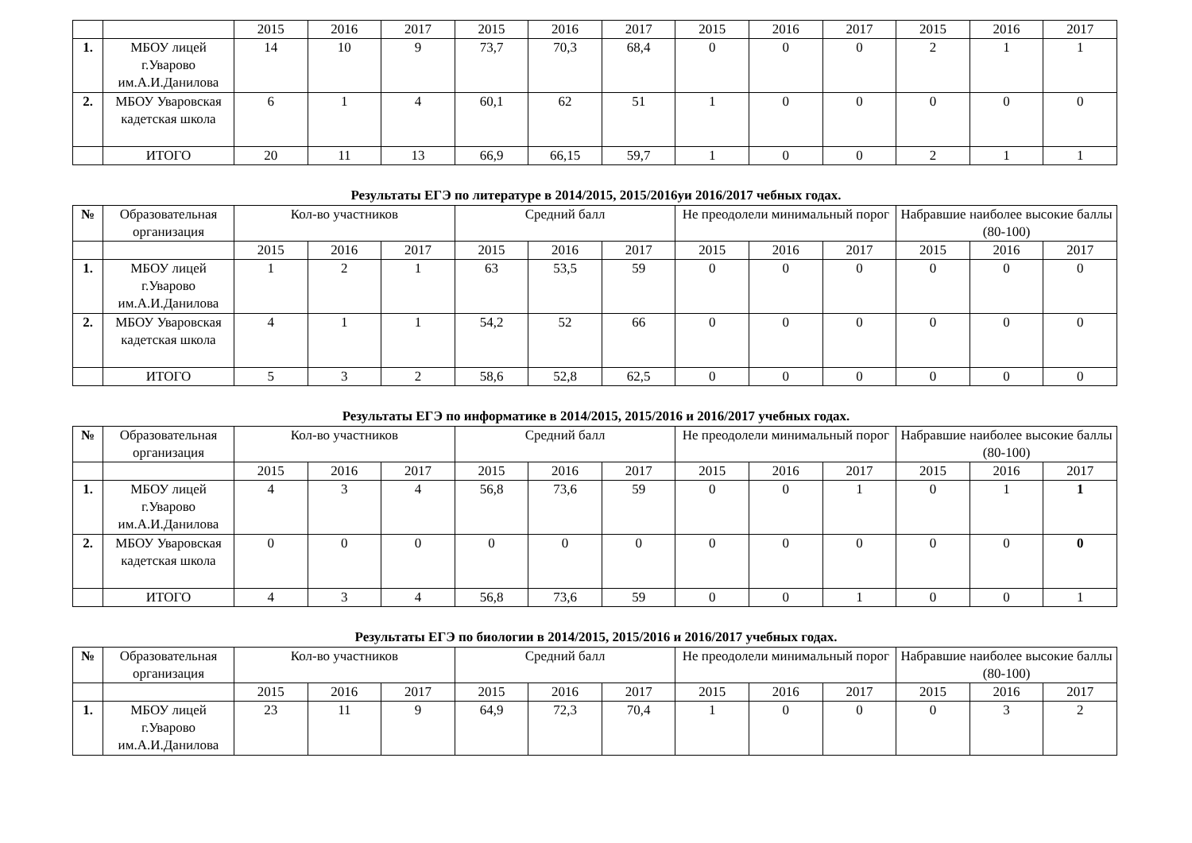| | | 2015 | 2016 | 2017 | 2015 | 2016 | 2017 | 2015 | 2016 | 2017 | 2015 | 2016 | 2017 |
| 1. | МБОУ лицей г.Уварово им.А.И.Данилова | 14 | 10 | 9 | 73,7 | 70,3 | 68,4 | 0 | 0 | 0 | 2 | 1 | 1 |
| 2. | МБОУ Уваровская кадетская школа | 6 | 1 | 4 | 60,1 | 62 | 51 | 1 | 0 | 0 | 0 | 0 | 0 |
| | ИТОГО | 20 | 11 | 13 | 66,9 | 66,15 | 59,7 | 1 | 0 | 0 | 2 | 1 | 1 |
Результаты ЕГЭ по литературе в 2014/2015, 2015/2016уи 2016/2017 чебных годах.
| № | Образовательная организация | Кол-во участников | | | Средний балл | | | Не преодолели минимальный порог | | | Набравшие наиболее высокие баллы (80-100) | | |
| | | 2015 | 2016 | 2017 | 2015 | 2016 | 2017 | 2015 | 2016 | 2017 | 2015 | 2016 | 2017 |
| 1. | МБОУ лицей г.Уварово им.А.И.Данилова | 1 | 2 | 1 | 63 | 53,5 | 59 | 0 | 0 | 0 | 0 | 0 | 0 |
| 2. | МБОУ Уваровская кадетская школа | 4 | 1 | 1 | 54,2 | 52 | 66 | 0 | 0 | 0 | 0 | 0 | 0 |
| | ИТОГО | 5 | 3 | 2 | 58,6 | 52,8 | 62,5 | 0 | 0 | 0 | 0 | 0 | 0 |
Результаты ЕГЭ по информатике в 2014/2015, 2015/2016 и 2016/2017 учебных годах.
| № | Образовательная организация | Кол-во участников | | | Средний балл | | | Не преодолели минимальный порог | | | Набравшие наиболее высокие баллы (80-100) | | |
| | | 2015 | 2016 | 2017 | 2015 | 2016 | 2017 | 2015 | 2016 | 2017 | 2015 | 2016 | 2017 |
| 1. | МБОУ лицей г.Уварово им.А.И.Данилова | 4 | 3 | 4 | 56,8 | 73,6 | 59 | 0 | 0 | 1 | 0 | 1 | 1 |
| 2. | МБОУ Уваровская кадетская школа | 0 | 0 | 0 | 0 | 0 | 0 | 0 | 0 | 0 | 0 | 0 | 0 |
| | ИТОГО | 4 | 3 | 4 | 56,8 | 73,6 | 59 | 0 | 0 | 1 | 0 | 0 | 1 |
Результаты ЕГЭ по биологии в 2014/2015, 2015/2016 и 2016/2017 учебных годах.
| № | Образовательная организация | Кол-во участников | | | Средний балл | | | Не преодолели минимальный порог | | | Набравшие наиболее высокие баллы (80-100) | | |
| | | 2015 | 2016 | 2017 | 2015 | 2016 | 2017 | 2015 | 2016 | 2017 | 2015 | 2016 | 2017 |
| 1. | МБОУ лицей г.Уварово им.А.И.Данилова | 23 | 11 | 9 | 64,9 | 72,3 | 70,4 | 1 | 0 | 0 | 0 | 3 | 2 |